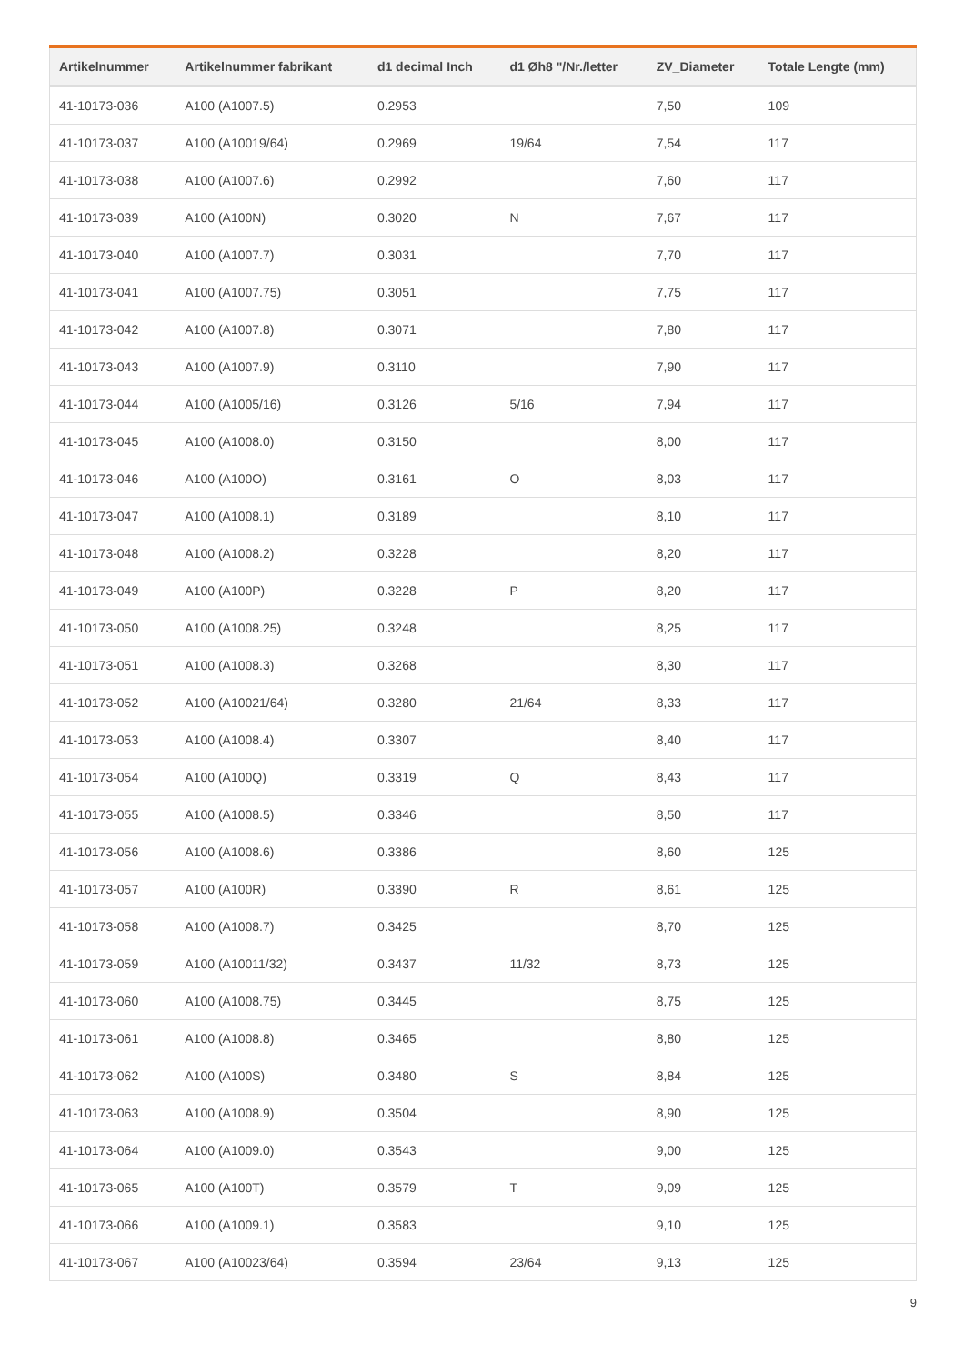| Artikelnummer | Artikelnummer fabrikant | d1 decimal Inch | d1 Øh8 "/Nr./letter | ZV_Diameter | Totale Lengte (mm) |
| --- | --- | --- | --- | --- | --- |
| 41-10173-036 | A100 (A1007.5) | 0.2953 | | 7,50 | 109 |
| 41-10173-037 | A100 (A10019/64) | 0.2969 | 19/64 | 7,54 | 117 |
| 41-10173-038 | A100 (A1007.6) | 0.2992 | | 7,60 | 117 |
| 41-10173-039 | A100 (A100N) | 0.3020 | N | 7,67 | 117 |
| 41-10173-040 | A100 (A1007.7) | 0.3031 | | 7,70 | 117 |
| 41-10173-041 | A100 (A1007.75) | 0.3051 | | 7,75 | 117 |
| 41-10173-042 | A100 (A1007.8) | 0.3071 | | 7,80 | 117 |
| 41-10173-043 | A100 (A1007.9) | 0.3110 | | 7,90 | 117 |
| 41-10173-044 | A100 (A1005/16) | 0.3126 | 5/16 | 7,94 | 117 |
| 41-10173-045 | A100 (A1008.0) | 0.3150 | | 8,00 | 117 |
| 41-10173-046 | A100 (A100O) | 0.3161 | O | 8,03 | 117 |
| 41-10173-047 | A100 (A1008.1) | 0.3189 | | 8,10 | 117 |
| 41-10173-048 | A100 (A1008.2) | 0.3228 | | 8,20 | 117 |
| 41-10173-049 | A100 (A100P) | 0.3228 | P | 8,20 | 117 |
| 41-10173-050 | A100 (A1008.25) | 0.3248 | | 8,25 | 117 |
| 41-10173-051 | A100 (A1008.3) | 0.3268 | | 8,30 | 117 |
| 41-10173-052 | A100 (A10021/64) | 0.3280 | 21/64 | 8,33 | 117 |
| 41-10173-053 | A100 (A1008.4) | 0.3307 | | 8,40 | 117 |
| 41-10173-054 | A100 (A100Q) | 0.3319 | Q | 8,43 | 117 |
| 41-10173-055 | A100 (A1008.5) | 0.3346 | | 8,50 | 117 |
| 41-10173-056 | A100 (A1008.6) | 0.3386 | | 8,60 | 125 |
| 41-10173-057 | A100 (A100R) | 0.3390 | R | 8,61 | 125 |
| 41-10173-058 | A100 (A1008.7) | 0.3425 | | 8,70 | 125 |
| 41-10173-059 | A100 (A10011/32) | 0.3437 | 11/32 | 8,73 | 125 |
| 41-10173-060 | A100 (A1008.75) | 0.3445 | | 8,75 | 125 |
| 41-10173-061 | A100 (A1008.8) | 0.3465 | | 8,80 | 125 |
| 41-10173-062 | A100 (A100S) | 0.3480 | S | 8,84 | 125 |
| 41-10173-063 | A100 (A1008.9) | 0.3504 | | 8,90 | 125 |
| 41-10173-064 | A100 (A1009.0) | 0.3543 | | 9,00 | 125 |
| 41-10173-065 | A100 (A100T) | 0.3579 | T | 9,09 | 125 |
| 41-10173-066 | A100 (A1009.1) | 0.3583 | | 9,10 | 125 |
| 41-10173-067 | A100 (A10023/64) | 0.3594 | 23/64 | 9,13 | 125 |
9